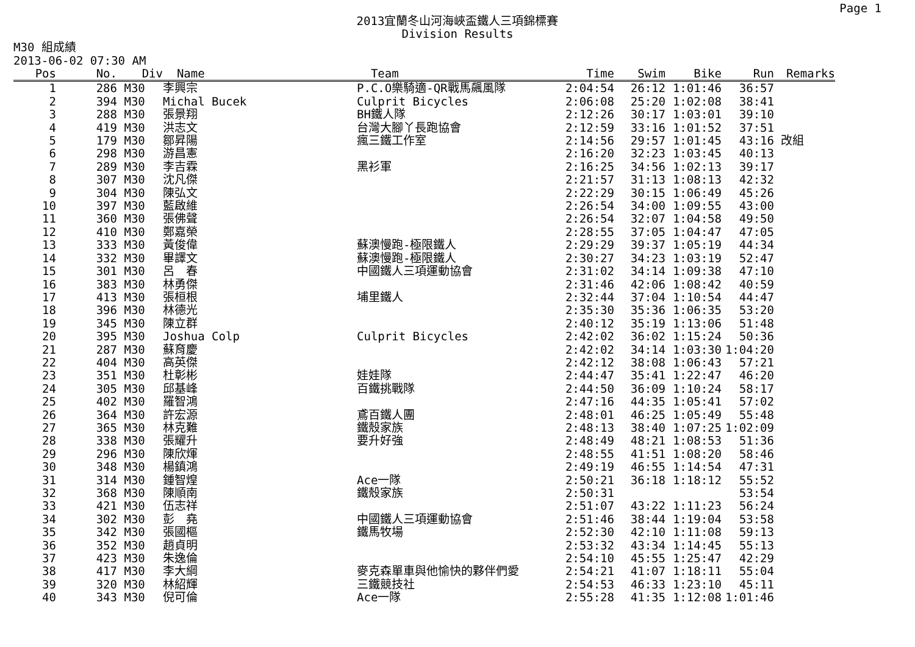Page 1
2013宜蘭冬山河海峽盃鐵人三項錦標賽
Division Results
M30 組成績
2013-06-02 07:30 AM
| Pos | | No. | Div | Name | Team | Time | Swim | Bike | Run | Remarks |
| --- | --- | --- | --- | --- | --- | --- | --- | --- | --- | --- |
| 1 | | 286 | M30 | 李興宗 | P.C.O樂騎適-QR戰馬飆風隊 | 2:04:54 | 26:12 | 1:01:46 | 36:57 | |
| 2 | | 394 | M30 | Michal Bucek | Culprit Bicycles | 2:06:08 | 25:20 | 1:02:08 | 38:41 | |
| 3 | | 288 | M30 | 張景翔 | BH鐵人隊 | 2:12:26 | 30:17 | 1:03:01 | 39:10 | |
| 4 | | 419 | M30 | 洪志文 | 台灣大腳丫長跑協會 | 2:12:59 | 33:16 | 1:01:52 | 37:51 | |
| 5 | | 179 | M30 | 鄒昇陽 | 瘋三鐵工作室 | 2:14:56 | 29:57 | 1:01:45 | 43:16 | 改組 |
| 6 | | 298 | M30 | 游昌憲 | | 2:16:20 | 32:23 | 1:03:45 | 40:13 | |
| 7 | | 289 | M30 | 李吉霖 | 黑衫軍 | 2:16:25 | 34:56 | 1:02:13 | 39:17 | |
| 8 | | 307 | M30 | 沈凡傑 | | 2:21:57 | 31:13 | 1:08:13 | 42:32 | |
| 9 | | 304 | M30 | 陳弘文 | | 2:22:29 | 30:15 | 1:06:49 | 45:26 | |
| 10 | | 397 | M30 | 藍啟維 | | 2:26:54 | 34:00 | 1:09:55 | 43:00 | |
| 11 | | 360 | M30 | 張佛聲 | | 2:26:54 | 32:07 | 1:04:58 | 49:50 | |
| 12 | | 410 | M30 | 鄭嘉榮 | | 2:28:55 | 37:05 | 1:04:47 | 47:05 | |
| 13 | | 333 | M30 | 黃俊偉 | 蘇澳慢跑-極限鐵人 | 2:29:29 | 39:37 | 1:05:19 | 44:34 | |
| 14 | | 332 | M30 | 畢譯文 | 蘇澳慢跑-極限鐵人 | 2:30:27 | 34:23 | 1:03:19 | 52:47 | |
| 15 | | 301 | M30 | 呂 春 | 中國鐵人三項運動協會 | 2:31:02 | 34:14 | 1:09:38 | 47:10 | |
| 16 | | 383 | M30 | 林勇傑 | | 2:31:46 | 42:06 | 1:08:42 | 40:59 | |
| 17 | | 413 | M30 | 張桓根 | 埔里鐵人 | 2:32:44 | 37:04 | 1:10:54 | 44:47 | |
| 18 | | 396 | M30 | 林德光 | | 2:35:30 | 35:36 | 1:06:35 | 53:20 | |
| 19 | | 345 | M30 | 陳立群 | | 2:40:12 | 35:19 | 1:13:06 | 51:48 | |
| 20 | | 395 | M30 | Joshua Colp | Culprit Bicycles | 2:42:02 | 36:02 | 1:15:24 | 50:36 | |
| 21 | | 287 | M30 | 蘇育慶 | | 2:42:02 | 34:14 | 1:03:30 | 1:04:20 | |
| 22 | | 404 | M30 | 高英傑 | | 2:42:12 | 38:08 | 1:06:43 | 57:21 | |
| 23 | | 351 | M30 | 杜彰彬 | 娃娃隊 | 2:44:47 | 35:41 | 1:22:47 | 46:20 | |
| 24 | | 305 | M30 | 邱基峰 | 百鐵挑戰隊 | 2:44:50 | 36:09 | 1:10:24 | 58:17 | |
| 25 | | 402 | M30 | 羅智鴻 | | 2:47:16 | 44:35 | 1:05:41 | 57:02 | |
| 26 | | 364 | M30 | 許宏源 | 鳶百鐵人團 | 2:48:01 | 46:25 | 1:05:49 | 55:48 | |
| 27 | | 365 | M30 | 林克難 | 鐵殼家族 | 2:48:13 | 38:40 | 1:07:25 | 1:02:09 | |
| 28 | | 338 | M30 | 張耀升 | 要升好強 | 2:48:49 | 48:21 | 1:08:53 | 51:36 | |
| 29 | | 296 | M30 | 陳欣煇 | | 2:48:55 | 41:51 | 1:08:20 | 58:46 | |
| 30 | | 348 | M30 | 楊鎮鴻 | | 2:49:19 | 46:55 | 1:14:54 | 47:31 | |
| 31 | | 314 | M30 | 鍾智煌 | Ace一隊 | 2:50:21 | 36:18 | 1:18:12 | 55:52 | |
| 32 | | 368 | M30 | 陳順南 | 鐵殼家族 | 2:50:31 | | | 53:54 | |
| 33 | | 421 | M30 | 伍志祥 | | 2:51:07 | 43:22 | 1:11:23 | 56:24 | |
| 34 | | 302 | M30 | 彭 堯 | 中國鐵人三項運動協會 | 2:51:46 | 38:44 | 1:19:04 | 53:58 | |
| 35 | | 342 | M30 | 張國樞 | 鐵馬牧場 | 2:52:30 | 42:10 | 1:11:08 | 59:13 | |
| 36 | | 352 | M30 | 趙貞明 | | 2:53:32 | 43:34 | 1:14:45 | 55:13 | |
| 37 | | 423 | M30 | 朱逸倫 | | 2:54:10 | 45:55 | 1:25:47 | 42:29 | |
| 38 | | 417 | M30 | 李大綱 | 麥克森單車與他愉快的夥伴們愛 | 2:54:21 | 41:07 | 1:18:11 | 55:04 | |
| 39 | | 320 | M30 | 林紹輝 | 三鐵競技社 | 2:54:53 | 46:33 | 1:23:10 | 45:11 | |
| 40 | | 343 | M30 | 倪可倫 | Ace一隊 | 2:55:28 | 41:35 | 1:12:08 | 1:01:46 | |